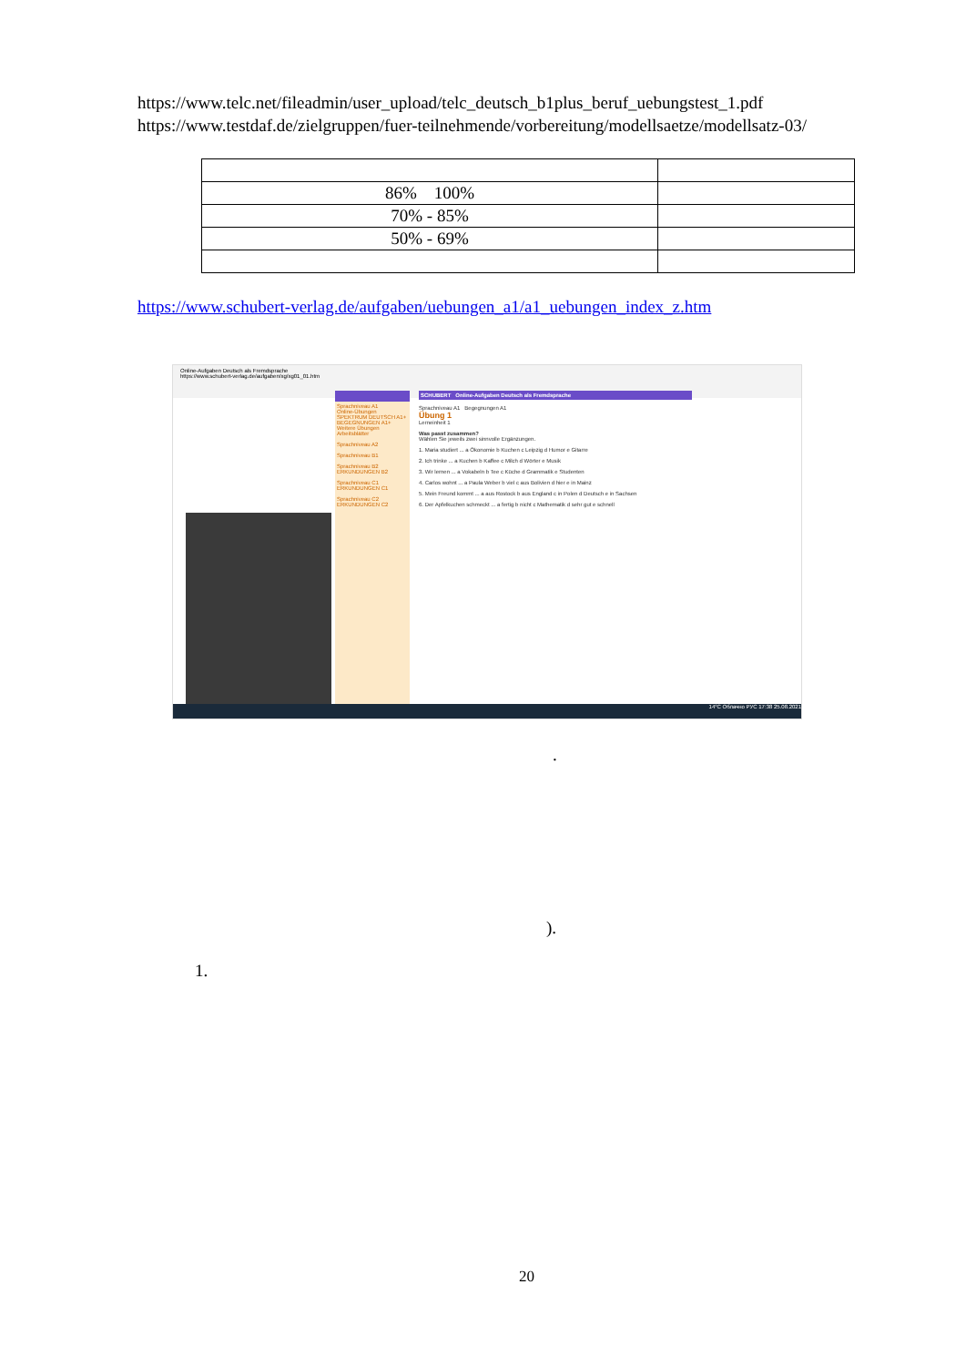https://www.telc.net/fileadmin/user_upload/telc_deutsch_b1plus_beruf_uebungstest_1.pdf
https://www.testdaf.de/zielgruppen/fuer-teilnehmende/vorbereitung/modellsaetze/modellsatz-03/
| 86% 100% | |
| 70% - 85% | |
| 50% - 69% | |
https://www.schubert-verlag.de/aufgaben/uebungen_a1/a1_uebungen_index_z.htm
Online-Aufgaben Deutsch als Fremdsprache
https://www.schubert-verlag.de/aufgaben/xg/xg01_01.htm
Sprachniveau A1
Online-Übungen
SPEKTRUM DEUTSCH A1+
BEGEGNUNGEN A1+
Weitere Übungen
Arbeitsblätter
Sprachniveau A2
Sprachniveau B1
Sprachniveau B2
ERKUNDUNGEN B2
Sprachniveau C1
ERKUNDUNGEN C1
Sprachniveau C2
ERKUNDUNGEN C2
SCHUBERT Online-Aufgaben Deutsch als Fremdsprache
Sprachniveau A1 Begegnungen A1
Übung 1
Lerneinheit 1
Was passt zusammen?
Wählen Sie jeweils zwei sinnvolle Ergänzungen.
1. Maria studiert ... a Ökonomie b Kuchen c Leipzig d Humor e Gitarre
2. Ich trinke ... a Kuchen b Kaffee c Milch d Wörter e Musik
3. Wir lernen ... a Vokabeln b Tee c Küche d Grammatik e Studenten
4. Carlos wohnt ... a Paula Weber b viel c aus Bolivien d hier e in Mainz
5. Mein Freund kommt ... a aus Rostock b aus England c in Polen d Deutsch e in Sachsen
6. Der Apfelkuchen schmeckt ... a fertig b nicht c Mathematik d sehr gut e schnell
14°C Облачно РУС 17:38 25.08.2021
.
).
1.
20